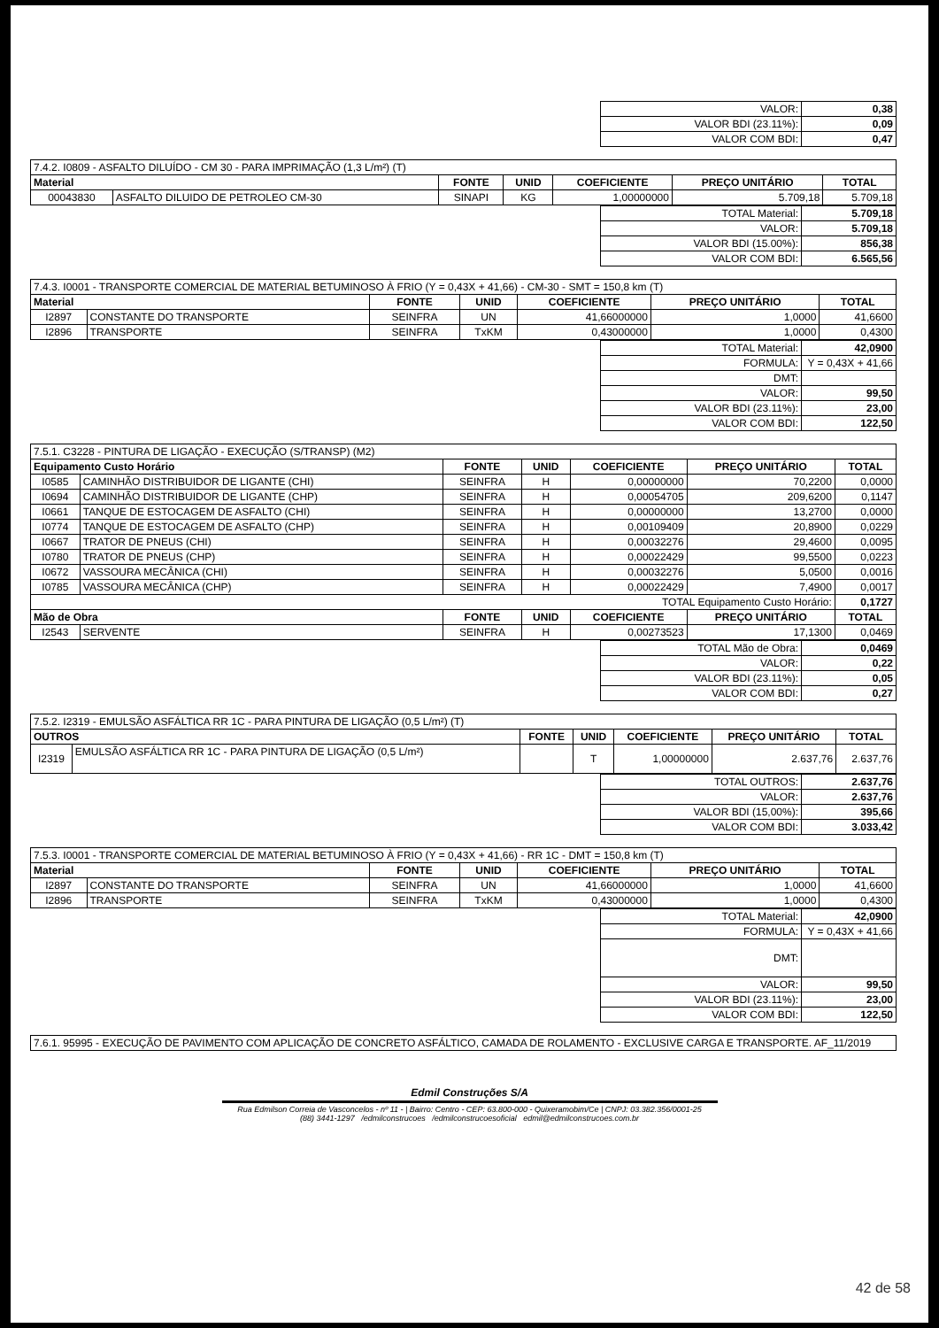| VALOR: | 0,38 |
| VALOR BDI (23.11%): | 0,09 |
| VALOR COM BDI: | 0,47 |
| 7.4.2. I0809 - ASFALTO DILUÍDO - CM 30 - PARA IMPRIMAÇÃO (1,3 L/m²) (T) | | | | | | |
| Material | | FONTE | UNID | COEFICIENTE | PREÇO UNITÁRIO | TOTAL |
| 00043830 | ASFALTO DILUIDO DE PETROLEO CM-30 | SINAPI | KG | 1,00000000 | 5.709,18 | 5.709,18 |
| TOTAL Material: | 5.709,18 |
| VALOR: | 5.709,18 |
| VALOR BDI (15.00%): | 856,38 |
| VALOR COM BDI: | 6.565,56 |
| 7.4.3. I0001 - TRANSPORTE COMERCIAL DE MATERIAL BETUMINOSO À FRIO (Y = 0,43X + 41,66) - CM-30 - SMT = 150,8 km (T) | | | | | | |
| Material | | FONTE | UNID | COEFICIENTE | PREÇO UNITÁRIO | TOTAL |
| I2897 | CONSTANTE DO TRANSPORTE | SEINFRA | UN | 41,66000000 | 1,0000 | 41,6600 |
| I2896 | TRANSPORTE | SEINFRA | TxKM | 0,43000000 | 1,0000 | 0,4300 |
| TOTAL Material: | 42,0900 |
| FORMULA: | Y = 0,43X + 41,66 |
| DMT: | |
| VALOR: | 99,50 |
| VALOR BDI (23.11%): | 23,00 |
| VALOR COM BDI: | 122,50 |
| 7.5.1. C3228 - PINTURA DE LIGAÇÃO - EXECUÇÃO (S/TRANSP) (M2) | | | | | | |
| Equipamento Custo Horário | | FONTE | UNID | COEFICIENTE | PREÇO UNITÁRIO | TOTAL |
| I0585 | CAMINHÃO DISTRIBUIDOR DE LIGANTE (CHI) | SEINFRA | H | 0,00000000 | 70,2200 | 0,0000 |
| I0694 | CAMINHÃO DISTRIBUIDOR DE LIGANTE (CHP) | SEINFRA | H | 0,00054705 | 209,6200 | 0,1147 |
| I0661 | TANQUE DE ESTOCAGEM DE ASFALTO (CHI) | SEINFRA | H | 0,00000000 | 13,2700 | 0,0000 |
| I0774 | TANQUE DE ESTOCAGEM DE ASFALTO (CHP) | SEINFRA | H | 0,00109409 | 20,8900 | 0,0229 |
| I0667 | TRATOR DE PNEUS (CHI) | SEINFRA | H | 0,00032276 | 29,4600 | 0,0095 |
| I0780 | TRATOR DE PNEUS (CHP) | SEINFRA | H | 0,00022429 | 99,5500 | 0,0223 |
| I0672 | VASSOURA MECÂNICA (CHI) | SEINFRA | H | 0,00032276 | 5,0500 | 0,0016 |
| I0785 | VASSOURA MECÂNICA (CHP) | SEINFRA | H | 0,00022429 | 7,4900 | 0,0017 |
| TOTAL Equipamento Custo Horário: | | | | | | 0,1727 |
| Mão de Obra | | FONTE | UNID | COEFICIENTE | PREÇO UNITÁRIO | TOTAL |
| I2543 | SERVENTE | SEINFRA | H | 0,00273523 | 17,1300 | 0,0469 |
| TOTAL Mão de Obra: | 0,0469 |
| VALOR: | 0,22 |
| VALOR BDI (23.11%): | 0,05 |
| VALOR COM BDI: | 0,27 |
| 7.5.2. I2319 - EMULSÃO ASFÁLTICA RR 1C - PARA PINTURA DE LIGAÇÃO (0,5 L/m²) (T) | | | | | | |
| OUTROS | | FONTE | UNID | COEFICIENTE | PREÇO UNITÁRIO | TOTAL |
| I2319 | EMULSÃO ASFÁLTICA RR 1C - PARA PINTURA DE LIGAÇÃO (0,5 L/m²) | | T | 1,00000000 | 2.637,76 | 2.637,76 |
| TOTAL OUTROS: | 2.637,76 |
| VALOR: | 2.637,76 |
| VALOR BDI (15,00%): | 395,66 |
| VALOR COM BDI: | 3.033,42 |
| 7.5.3. I0001 - TRANSPORTE COMERCIAL DE MATERIAL BETUMINOSO À FRIO (Y = 0,43X + 41,66) - RR 1C - DMT = 150,8 km (T) | | | | | | |
| Material | | FONTE | UNID | COEFICIENTE | PREÇO UNITÁRIO | TOTAL |
| I2897 | CONSTANTE DO TRANSPORTE | SEINFRA | UN | 41,66000000 | 1,0000 | 41,6600 |
| I2896 | TRANSPORTE | SEINFRA | TxKM | 0,43000000 | 1,0000 | 0,4300 |
| TOTAL Material: | 42,0900 |
| FORMULA: | Y = 0,43X + 41,66 |
| DMT: | |
| VALOR: | 99,50 |
| VALOR BDI (23.11%): | 23,00 |
| VALOR COM BDI: | 122,50 |
| 7.6.1. 95995 - EXECUÇÃO DE PAVIMENTO COM APLICAÇÃO DE CONCRETO ASFÁLTICO, CAMADA DE ROLAMENTO - EXCLUSIVE CARGA E TRANSPORTE. AF_11/2019 |
Edmil Construções S/A
Rua Edmilson Correia de Vasconcelos - nº 11 - | Bairro: Centro - CEP: 63.800-000 - Quixeramobim/Ce | CNPJ: 03.382.356/0001-25
(88) 3441-1297 /edmilconstrucoes /edmilconstrucoesoficial edmil@edmilconstrucoes.com.br
42 de 58